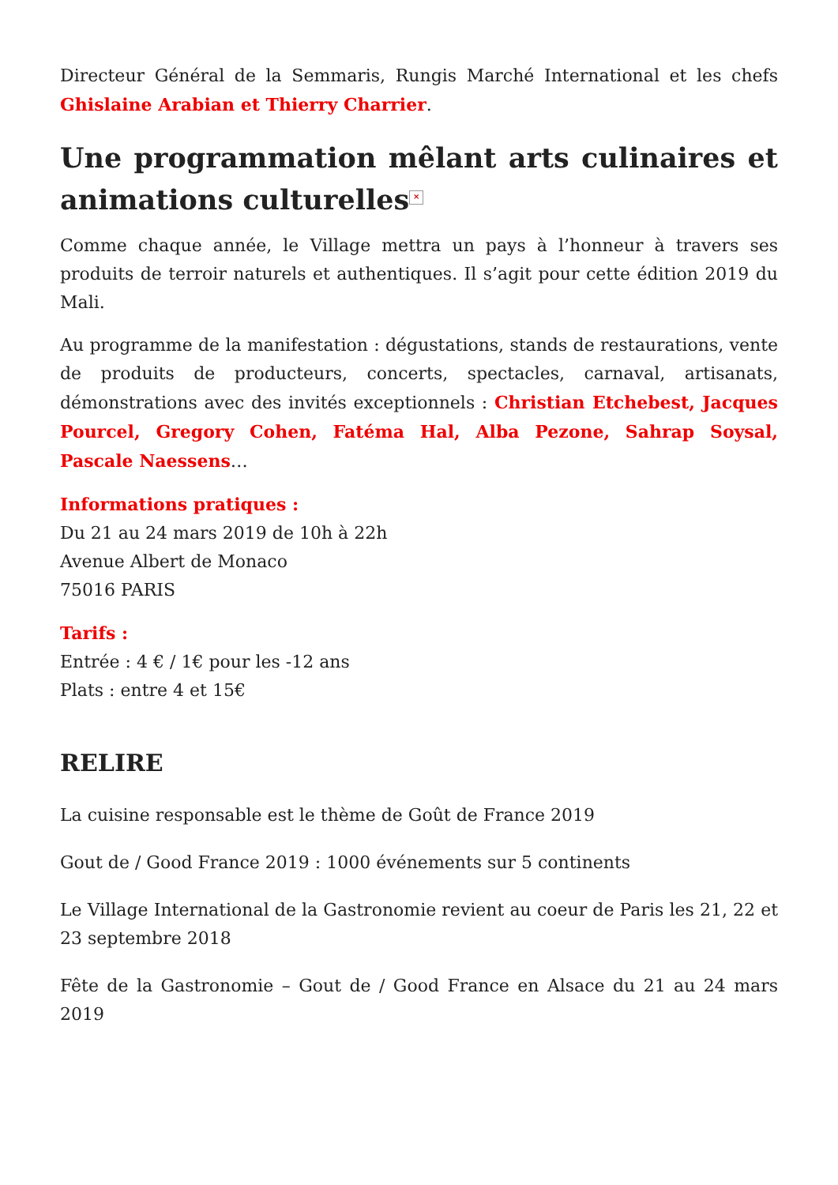Directeur Général de la Semmaris, Rungis Marché International et les chefs Ghislaine Arabian et Thierry Charrier.
Une programmation mêlant arts culinaires et animations culturelles ×
Comme chaque année, le Village mettra un pays à l’honneur à travers ses produits de terroir naturels et authentiques. Il s’agit pour cette édition 2019 du Mali.
Au programme de la manifestation : dégustations, stands de restaurations, vente de produits de producteurs, concerts, spectacles, carnaval, artisanats, démonstrations avec des invités exceptionnels : Christian Etchebest, Jacques Pourcel, Gregory Cohen, Fatéma Hal, Alba Pezone, Sahrap Soysal, Pascale Naessens…
Informations pratiques :
Du 21 au 24 mars 2019 de 10h à 22h
Avenue Albert de Monaco
75016 PARIS
Tarifs :
Entrée : 4 € / 1€ pour les -12 ans
Plats : entre 4 et 15€
RELIRE
La cuisine responsable est le thème de Goût de France 2019
Gout de / Good France 2019 : 1000 événements sur 5 continents
Le Village International de la Gastronomie revient au coeur de Paris les 21, 22 et 23 septembre 2018
Fête de la Gastronomie – Gout de / Good France en Alsace du 21 au 24 mars 2019